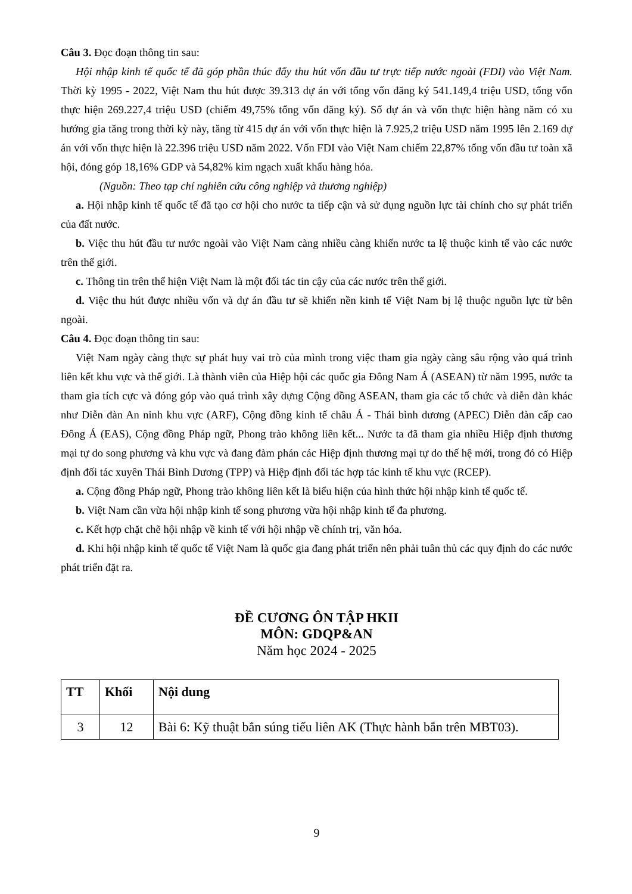Câu 3. Đọc đoạn thông tin sau:
Hội nhập kinh tế quốc tế đã góp phần thúc đẩy thu hút vốn đầu tư trực tiếp nước ngoài (FDI) vào Việt Nam. Thời kỳ 1995 - 2022, Việt Nam thu hút được 39.313 dự án với tổng vốn đăng ký 541.149,4 triệu USD, tổng vốn thực hiện 269.227,4 triệu USD (chiếm 49,75% tổng vốn đăng ký). Số dự án và vốn thực hiện hàng năm có xu hướng gia tăng trong thời kỳ này, tăng từ 415 dự án với vốn thực hiện là 7.925,2 triệu USD năm 1995 lên 2.169 dự án với vốn thực hiện là 22.396 triệu USD năm 2022. Vốn FDI vào Việt Nam chiếm 22,87% tổng vốn đầu tư toàn xã hội, đóng góp 18,16% GDP và 54,82% kim ngạch xuất khẩu hàng hóa.
(Nguồn: Theo tạp chí nghiên cứu công nghiệp và thương nghiệp)
a. Hội nhập kinh tế quốc tế đã tạo cơ hội cho nước ta tiếp cận và sử dụng nguồn lực tài chính cho sự phát triển của đất nước.
b. Việc thu hút đầu tư nước ngoài vào Việt Nam càng nhiều càng khiến nước ta lệ thuộc kinh tế vào các nước trên thế giới.
c. Thông tin trên thể hiện Việt Nam là một đối tác tin cậy của các nước trên thế giới.
d. Việc thu hút được nhiều vốn và dự án đầu tư sẽ khiến nền kinh tế Việt Nam bị lệ thuộc nguồn lực từ bên ngoài.
Câu 4. Đọc đoạn thông tin sau:
Việt Nam ngày càng thực sự phát huy vai trò của mình trong việc tham gia ngày càng sâu rộng vào quá trình liên kết khu vực và thế giới. Là thành viên của Hiệp hội các quốc gia Đông Nam Á (ASEAN) từ năm 1995, nước ta tham gia tích cực và đóng góp vào quá trình xây dựng Cộng đồng ASEAN, tham gia các tổ chức và diễn đàn khác như Diễn đàn An ninh khu vực (ARF), Cộng đồng kinh tế châu Á - Thái bình dương (APEC) Diễn đàn cấp cao Đông Á (EAS), Cộng đồng Pháp ngữ, Phong trào không liên kết... Nước ta đã tham gia nhiều Hiệp định thương mại tự do song phương và khu vực và đang đàm phán các Hiệp định thương mại tự do thế hệ mới, trong đó có Hiệp định đối tác xuyên Thái Bình Dương (TPP) và Hiệp định đối tác hợp tác kinh tế khu vực (RCEP).
a. Cộng đồng Pháp ngữ, Phong trào không liên kết là biểu hiện của hình thức hội nhập kinh tế quốc tế.
b. Việt Nam cần vừa hội nhập kinh tế song phương vừa hội nhập kinh tế đa phương.
c. Kết hợp chặt chẽ hội nhập về kinh tế với hội nhập về chính trị, văn hóa.
d. Khi hội nhập kinh tế quốc tế Việt Nam là quốc gia đang phát triển nên phải tuân thủ các quy định do các nước phát triển đặt ra.
ĐỀ CƯƠNG ÔN TẬP HKII
MÔN: GDQP&AN
Năm học 2024 - 2025
| TT | Khối | Nội dung |
| --- | --- | --- |
| 3 | 12 | Bài 6: Kỹ thuật bắn súng tiểu liên AK (Thực hành bắn trên MBT03). |
9